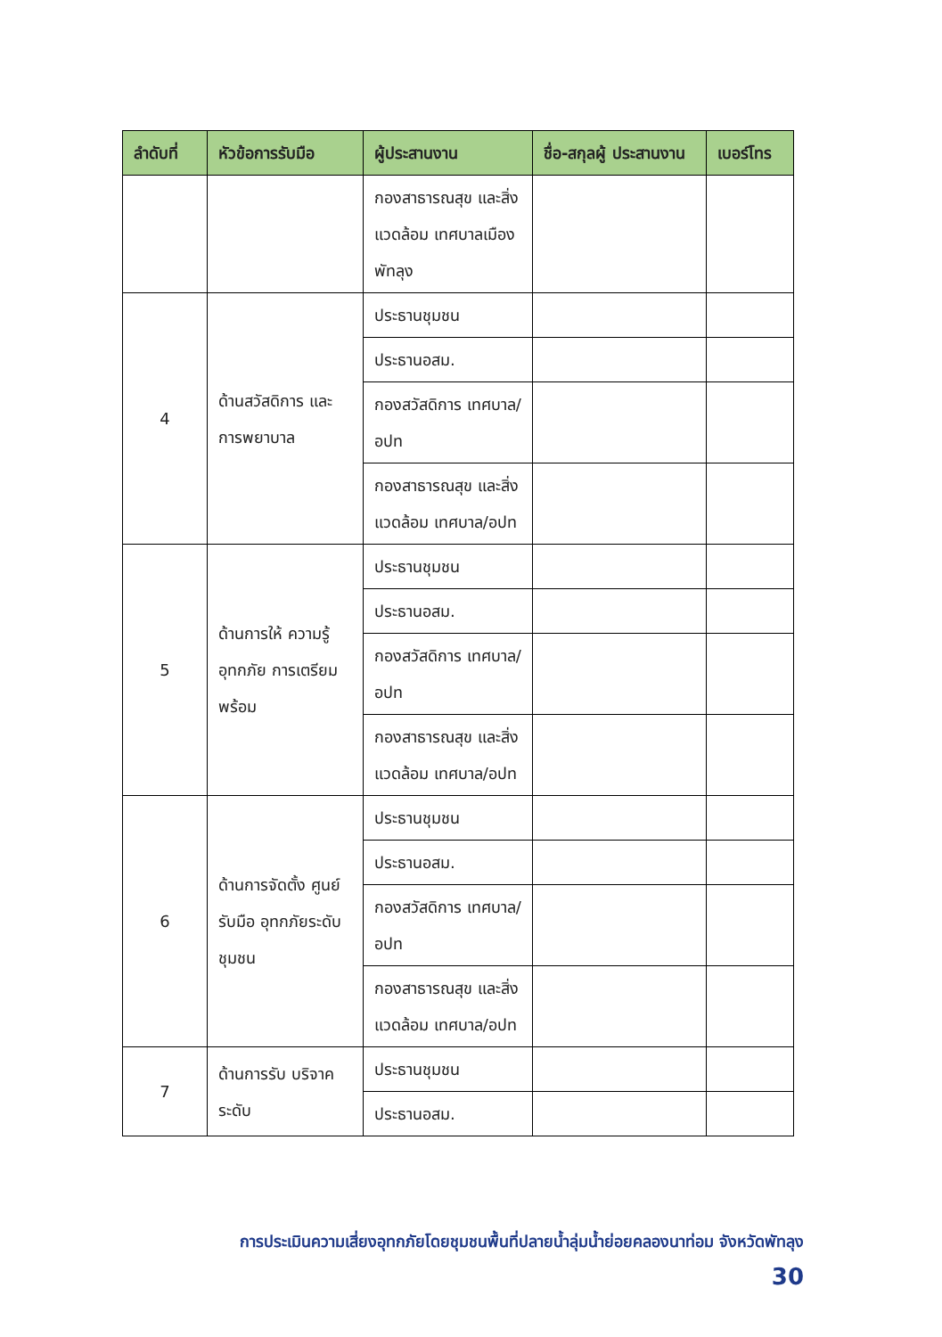| ลำดับที่ | หัวข้อการรับมือ | ผู้ประสานงาน | ชื่อ-สกุลผู้ ประสานงาน | เบอร์โทร |
| --- | --- | --- | --- | --- |
| | | กองสาธารณสุข และสิ่งแวดล้อม เทศบาลเมืองพัทลุง | | |
| 4 | ด้านสวัสดิการ และการพยาบาล | ประธานชุมชน | | |
| | | ประธานอสม. | | |
| | | กองสวัสดิการ เทศบาล/อปท | | |
| | | กองสาธารณสุข และสิ่งแวดล้อม เทศบาล/อปท | | |
| 5 | ด้านการให้ ความรู้อุทกภัย การเตรียมพร้อม | ประธานชุมชน | | |
| | | ประธานอสม. | | |
| | | กองสวัสดิการ เทศบาล/อปท | | |
| | | กองสาธารณสุข และสิ่งแวดล้อม เทศบาล/อปท | | |
| 6 | ด้านการจัดตั้ง ศูนย์รับมือ อุทกภัยระดับ ชุมชน | ประธานชุมชน | | |
| | | ประธานอสม. | | |
| | | กองสวัสดิการ เทศบาล/อปท | | |
| | | กองสาธารณสุข และสิ่งแวดล้อม เทศบาล/อปท | | |
| 7 | ด้านการรับ บริจาคระดับ | ประธานชุมชน | | |
| | | ประธานอสม. | | |
การประเมินความเสี่ยงอุทกภัยโดยชุมชนพื้นที่ปลายน้ำลุ่มน้ำย่อยคลองนาท่อม จังหวัดพัทลุง
30